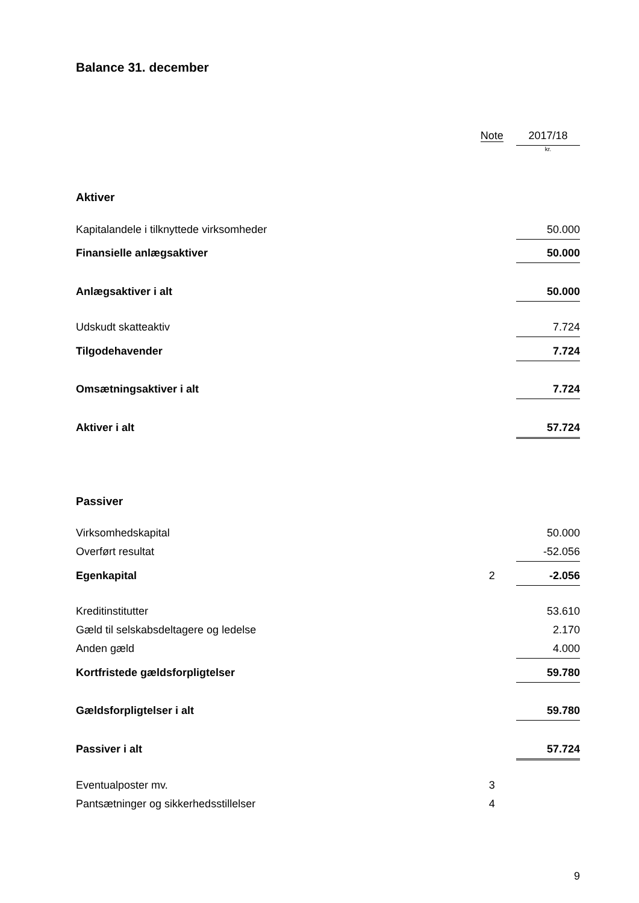Balance 31. december
| | Note | 2017/18 |
| | | kr. |
| Aktiver | | |
| Kapitalandele i tilknyttede virksomheder | | 50.000 |
| Finansielle anlægsaktiver | | 50.000 |
| Anlægsaktiver i alt | | 50.000 |
| Udskudt skatteaktiv | | 7.724 |
| Tilgodehavender | | 7.724 |
| Omsætningsaktiver i alt | | 7.724 |
| Aktiver i alt | | 57.724 |
| Passiver | | |
| Virksomhedskapital | | 50.000 |
| Overført resultat | | -52.056 |
| Egenkapital | 2 | -2.056 |
| Kreditinstitutter | | 53.610 |
| Gæld til selskabsdeltagere og ledelse | | 2.170 |
| Anden gæld | | 4.000 |
| Kortfristede gældsforpligtelser | | 59.780 |
| Gældsforpligtelser i alt | | 59.780 |
| Passiver i alt | | 57.724 |
| Eventualposter mv. | 3 | |
| Pantsætninger og sikkerhedsstillelser | 4 | |
9